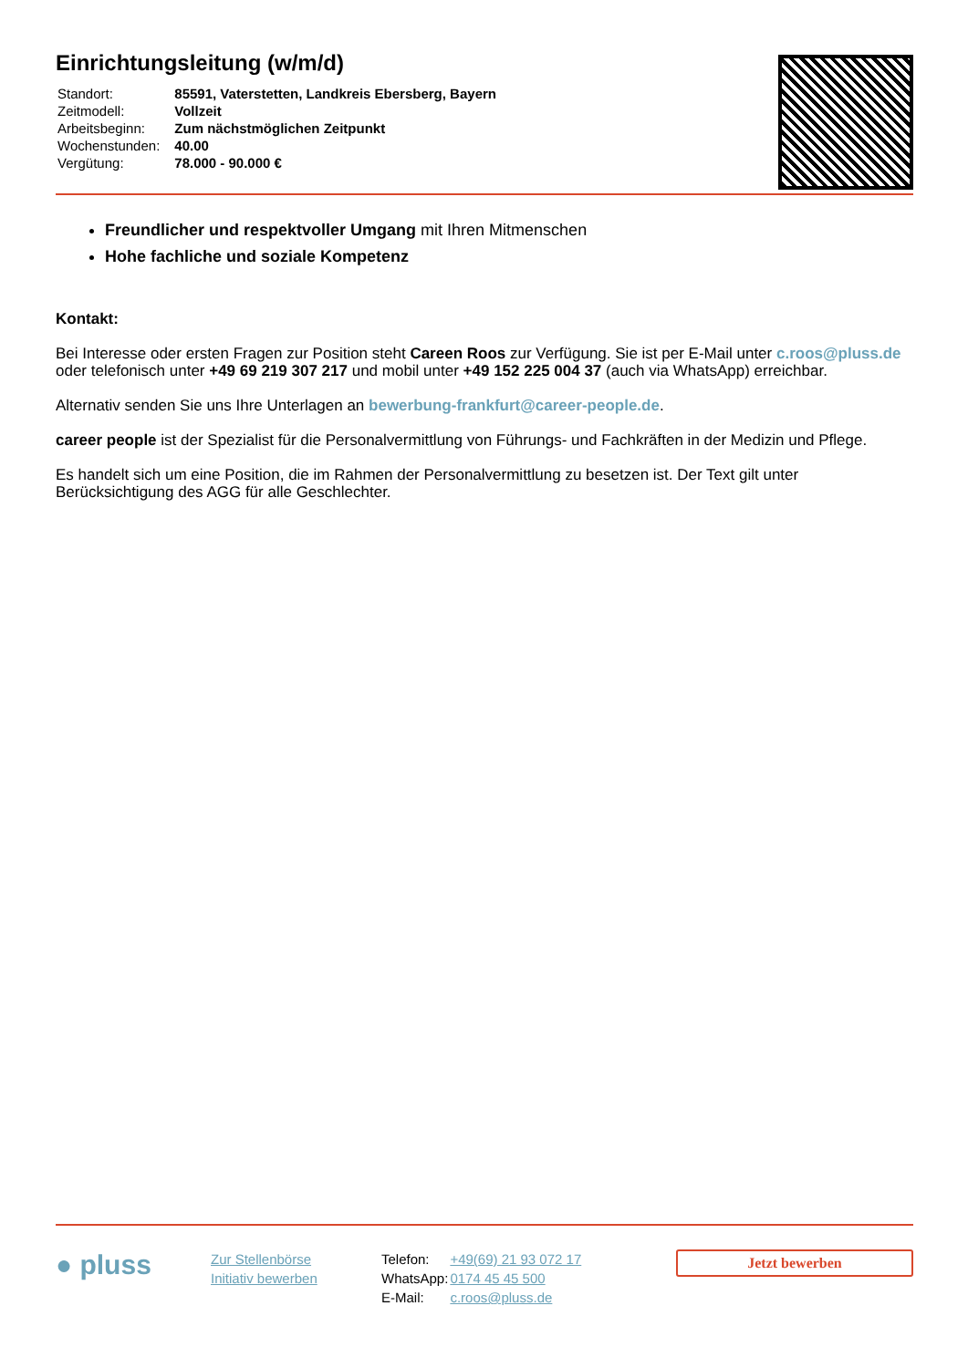Einrichtungsleitung (w/m/d)
| Standort: | 85591, Vaterstetten, Landkreis Ebersberg, Bayern |
| Zeitmodell: | Vollzeit |
| Arbeitsbeginn: | Zum nächstmöglichen Zeitpunkt |
| Wochenstunden: | 40.00 |
| Vergütung: | 78.000 - 90.000 € |
Freundlicher und respektvoller Umgang mit Ihren Mitmenschen
Hohe fachliche und soziale Kompetenz
Kontakt:
Bei Interesse oder ersten Fragen zur Position steht Careen Roos zur Verfügung. Sie ist per E-Mail unter c.roos@pluss.de oder telefonisch unter +49 69 219 307 217 und mobil unter +49 152 225 004 37 (auch via WhatsApp) erreichbar.
Alternativ senden Sie uns Ihre Unterlagen an bewerbung-frankfurt@career-people.de.
career people ist der Spezialist für die Personalvermittlung von Führungs- und Fachkräften in der Medizin und Pflege.
Es handelt sich um eine Position, die im Rahmen der Personalvermittlung zu besetzen ist. Der Text gilt unter Berücksichtigung des AGG für alle Geschlechter.
● pluss
Zur Stellenbörse
Initiativ bewerben
| Telefon: | +49(69) 21 93 072 17 |
| WhatsApp: | 0174 45 45 500 |
| E-Mail: | c.roos@pluss.de |
Jetzt bewerben